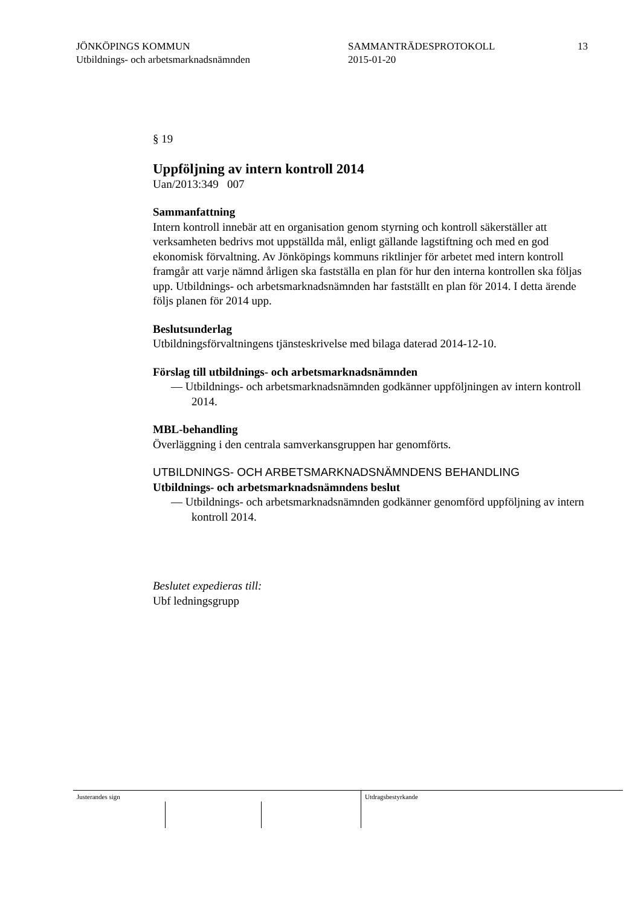JÖNKÖPINGS KOMMUN
Utbildnings- och arbetsmarknadsnämnden
SAMMANTRÄDESPROTOKOLL
2015-01-20
13
§ 19
Uppföljning av intern kontroll 2014
Uan/2013:349 007
Sammanfattning
Intern kontroll innebär att en organisation genom styrning och kontroll säkerställer att verksamheten bedrivs mot uppställda mål, enligt gällande lagstiftning och med en god ekonomisk förvaltning. Av Jönköpings kommuns riktlinjer för arbetet med intern kontroll framgår att varje nämnd årligen ska fastställa en plan för hur den interna kontrollen ska följas upp. Utbildnings- och arbetsmarknadsnämnden har fastställt en plan för 2014. I detta ärende följs planen för 2014 upp.
Beslutsunderlag
Utbildningsförvaltningens tjänsteskrivelse med bilaga daterad 2014-12-10.
Förslag till utbildnings- och arbetsmarknadsnämnden
— Utbildnings- och arbetsmarknadsnämnden godkänner uppföljningen av intern kontroll 2014.
MBL-behandling
Överläggning i den centrala samverkansgruppen har genomförts.
UTBILDNINGS- OCH ARBETSMARKNADSNÄMNDENS BEHANDLING
Utbildnings- och arbetsmarknadsnämndens beslut
— Utbildnings- och arbetsmarknadsnämnden godkänner genomförd uppföljning av intern kontroll 2014.
Beslutet expedieras till:
Ubf ledningsgrupp
Justerandes sign Utdragsbestyrkande